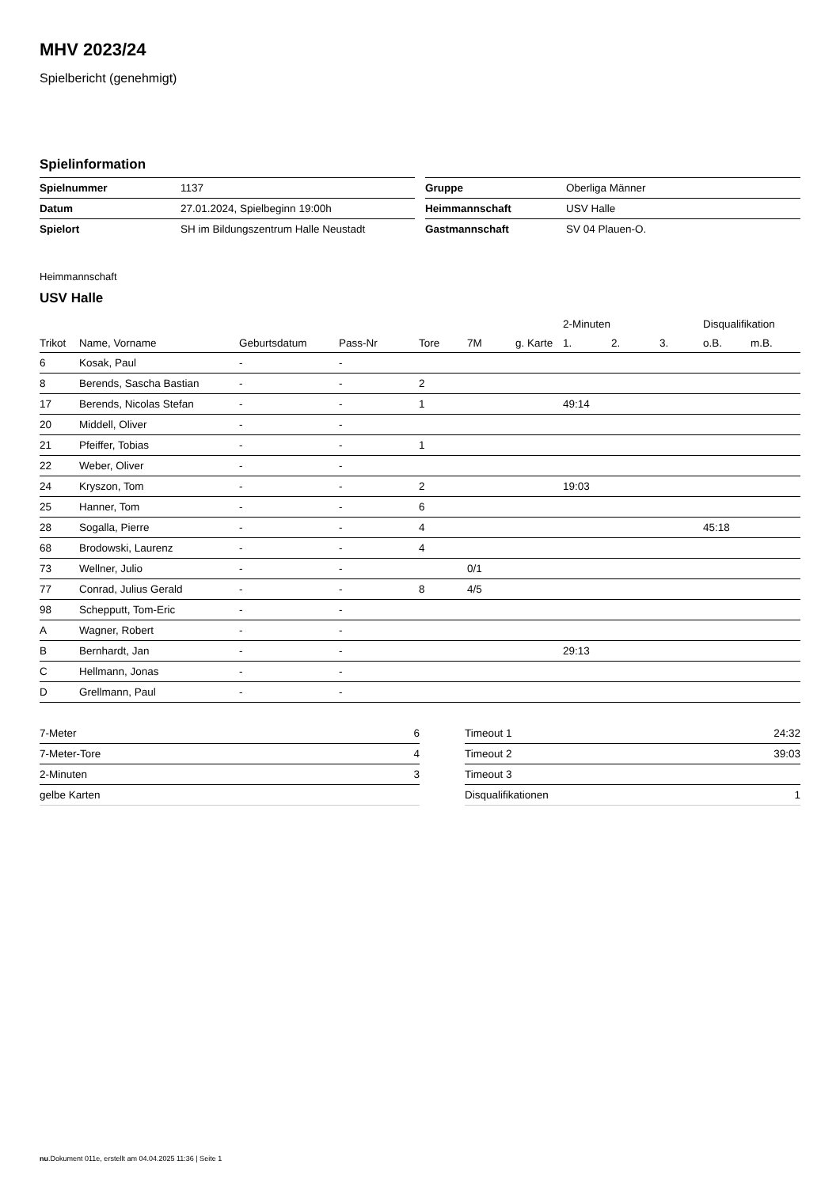MHV 2023/24
Spielbericht (genehmigt)
Spielinformation
| Spielnummer | 1137 |
| Datum | 27.01.2024, Spielbeginn 19:00h |
| Spielort | SH im Bildungszentrum Halle Neustadt |
| Gruppe | Oberliga Männer |
| Heimmannschaft | USV Halle |
| Gastmannschaft | SV 04 Plauen-O. |
Heimmannschaft
USV Halle
| | | | | | | | 2-Minuten | | | Disqualifikation | |
| --- | --- | --- | --- | --- | --- | --- | --- | --- | --- | --- | --- |
| Trikot | Name, Vorname | Geburtsdatum | Pass-Nr | Tore | 7M | g. Karte | 1. | 2. | 3. | o.B. | m.B. |
| 6 | Kosak, Paul | - | - | | | | | | | | |
| 8 | Berends, Sascha Bastian | - | - | 2 | | | | | | | |
| 17 | Berends, Nicolas Stefan | - | - | 1 | | | 49:14 | | | | |
| 20 | Middell, Oliver | - | - | | | | | | | | |
| 21 | Pfeiffer, Tobias | - | - | 1 | | | | | | | |
| 22 | Weber, Oliver | - | - | | | | | | | | |
| 24 | Kryszon, Tom | - | - | 2 | | | 19:03 | | | | |
| 25 | Hanner, Tom | - | - | 6 | | | | | | | |
| 28 | Sogalla, Pierre | - | - | 4 | | | | | | 45:18 | |
| 68 | Brodowski, Laurenz | - | - | 4 | | | | | | | |
| 73 | Wellner, Julio | - | - | | 0/1 | | | | | | |
| 77 | Conrad, Julius Gerald | - | - | 8 | 4/5 | | | | | | |
| 98 | Schepputt, Tom-Eric | - | - | | | | | | | | |
| A | Wagner, Robert | - | - | | | | | | | | |
| B | Bernhardt, Jan | - | - | | | | 29:13 | | | | |
| C | Hellmann, Jonas | - | - | | | | | | | | |
| D | Grellmann, Paul | - | - | | | | | | | | |
| 7-Meter | 6 |
| 7-Meter-Tore | 4 |
| 2-Minuten | 3 |
| gelbe Karten | |
| Timeout 1 | 24:32 |
| Timeout 2 | 39:03 |
| Timeout 3 | |
| Disqualifikationen | 1 |
nu.Dokument 011e, erstellt am 04.04.2025 11:36 | Seite 1